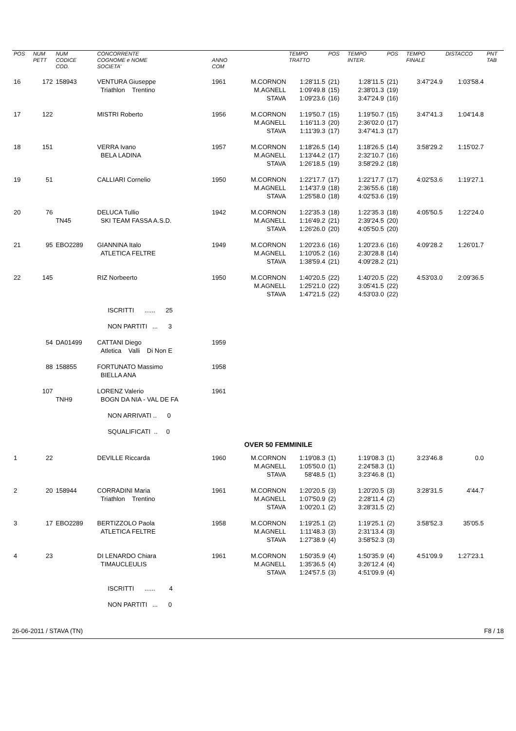| POS | NUM PETT | NUM CODICE COD. | CONCORRENTE COGNOME e NOME SOCIETA' | ANNO COM | | TEMPO TRATTO | POS | TEMPO INTER. | POS | TEMPO FINALE | DISTACCO | PNT TAB |
| --- | --- | --- | --- | --- | --- | --- | --- | --- | --- | --- | --- | --- |
| 16 | 172 | 158943 | VENTURA Giuseppe Triathlon Trentino | 1961 | M.CORNON M.AGNELL STAVA | 1:28'11.5 1:09'49.8 1:09'23.6 | (21) (15) (16) | 1:28'11.5 2:38'01.3 3:47'24.9 | (21) (19) (16) | 3:47'24.9 | 1:03'58.4 | |
| 17 | 122 | | MISTRI Roberto | 1956 | M.CORNON M.AGNELL STAVA | 1:19'50.7 1:16'11.3 1:11'39.3 | (15) (20) (17) | 1:19'50.7 2:36'02.0 3:47'41.3 | (15) (17) (17) | 3:47'41.3 | 1:04'14.8 | |
| 18 | 151 | | VERRA Ivano BELA LADINA | 1957 | M.CORNON M.AGNELL STAVA | 1:18'26.5 1:13'44.2 1:26'18.5 | (14) (17) (19) | 1:18'26.5 2:32'10.7 3:58'29.2 | (14) (16) (18) | 3:58'29.2 | 1:15'02.7 | |
| 19 | 51 | | CALLIARI Cornelio | 1950 | M.CORNON M.AGNELL STAVA | 1:22'17.7 1:14'37.9 1:25'58.0 | (17) (18) (18) | 1:22'17.7 2:36'55.6 4:02'53.6 | (17) (18) (19) | 4:02'53.6 | 1:19'27.1 | |
| 20 | 76 | TN45 | DELUCA Tullio SKI TEAM FASSA A.S.D. | 1942 | M.CORNON M.AGNELL STAVA | 1:22'35.3 1:16'49.2 1:26'26.0 | (18) (21) (20) | 1:22'35.3 2:39'24.5 4:05'50.5 | (18) (20) (20) | 4:05'50.5 | 1:22'24.0 | |
| 21 | 95 | EBO2289 | GIANNINA Italo ATLETICA FELTRE | 1949 | M.CORNON M.AGNELL STAVA | 1:20'23.6 1:10'05.2 1:38'59.4 | (16) (16) (21) | 1:20'23.6 2:30'28.8 4:09'28.2 | (16) (14) (21) | 4:09'28.2 | 1:26'01.7 | |
| 22 | 145 | | RIZ Norbeerto | 1950 | M.CORNON M.AGNELL STAVA | 1:40'20.5 1:25'21.0 1:47'21.5 | (22) (22) (22) | 1:40'20.5 3:05'41.5 4:53'03.0 | (22) (22) (22) | 4:53'03.0 | 2:09'36.5 | |
| | | | ISCRITTI ...... 25 | | | | | | | | | |
| | | | NON PARTITI ... 3 | | | | | | | | | |
| | 54 | DA01499 | CATTANI Diego Atletica Valli Di Non E | 1959 | | | | | | | | |
| | 88 | 158855 | FORTUNATO Massimo BIELLA ANA | 1958 | | | | | | | | |
| | 107 | TNH9 | LORENZ Valerio BOGN DA NIA - VAL DE FA | 1961 | | | | | | | | |
| | | | NON ARRIVATI .. 0 | | | | | | | | | |
| | | | SQUALIFICATI .. 0 | | | | | | | | | |
| | | | | OVER 50 FEMMINILE | | | | | | | | |
| 1 | 22 | | DEVILLE Riccarda | 1960 | M.CORNON M.AGNELL STAVA | 1:19'08.3 1:05'50.0 58'48.5 | (1) (1) (1) | 1:19'08.3 2:24'58.3 3:23'46.8 | (1) (1) (1) | 3:23'46.8 | 0.0 | |
| 2 | 20 | 158944 | CORRADINI Maria Triathlon Trentino | 1961 | M.CORNON M.AGNELL STAVA | 1:20'20.5 1:07'50.9 1:00'20.1 | (3) (2) (2) | 1:20'20.5 2:28'11.4 3:28'31.5 | (3) (2) (2) | 3:28'31.5 | 4'44.7 | |
| 3 | 17 | EBO2289 | BERTIZZOLO Paola ATLETICA FELTRE | 1958 | M.CORNON M.AGNELL STAVA | 1:19'25.1 1:11'48.3 1:27'38.9 | (2) (3) (4) | 1:19'25.1 2:31'13.4 3:58'52.3 | (2) (3) (3) | 3:58'52.3 | 35'05.5 | |
| 4 | 23 | | DI LENARDO Chiara TIMAUCLEULIS | 1961 | M.CORNON M.AGNELL STAVA | 1:50'35.9 1:35'36.5 1:24'57.5 | (4) (4) (3) | 1:50'35.9 3:26'12.4 4:51'09.9 | (4) (4) (4) | 4:51'09.9 | 1:27'23.1 | |
| | | | ISCRITTI ...... 4 | | | | | | | | | |
| | | | NON PARTITI ... 0 | | | | | | | | | |
26-06-2011 / STAVA (TN) F8 / 18